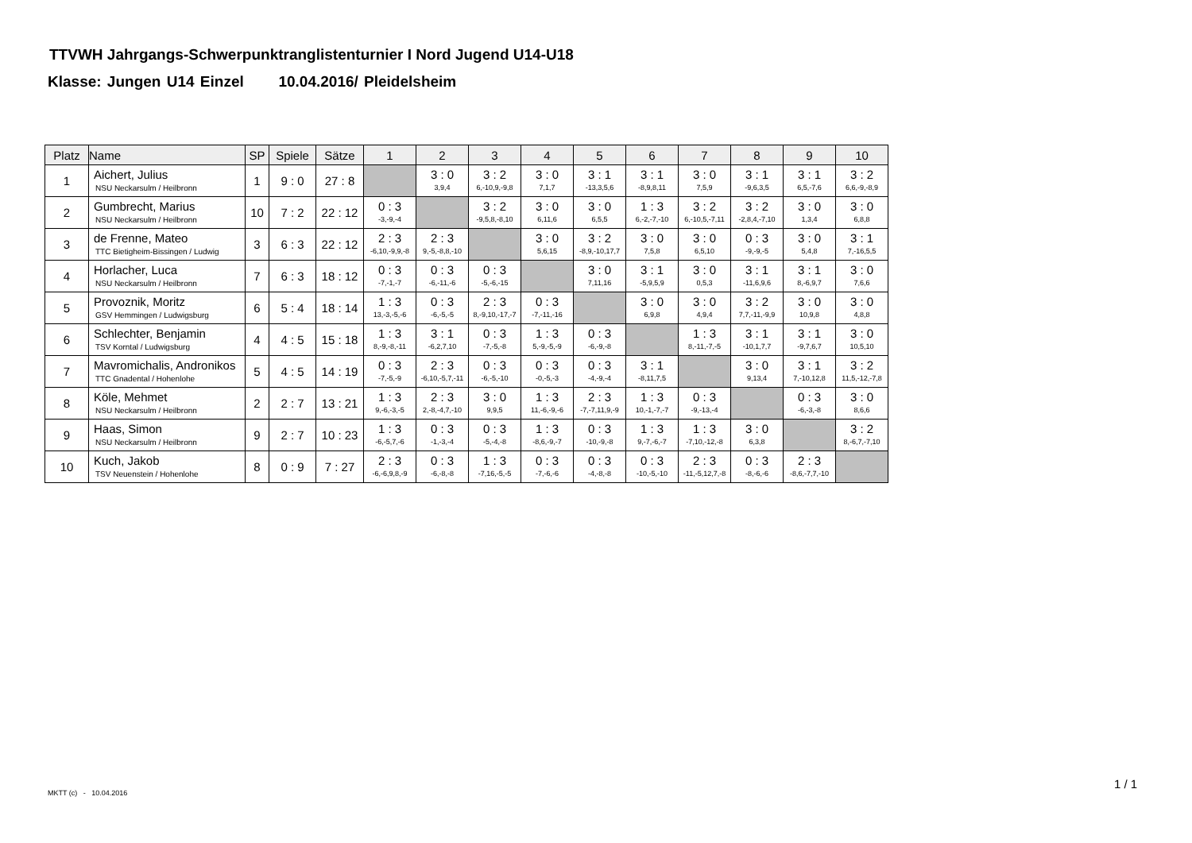TTVWH Jahrgangs-Schwerpunktranglistenturnier I Nord Jugend U14-U18
Klasse: Jungen U14 Einzel 10.04.2016/ Pleidelsheim
| Platz | Name | SP | Spiele | Sätze | 1 | 2 | 3 | 4 | 5 | 6 | 7 | 8 | 9 | 10 |
| --- | --- | --- | --- | --- | --- | --- | --- | --- | --- | --- | --- | --- | --- | --- |
| 1 | Aichert, Julius NSU Neckarsulm / Heilbronn | 1 | 9 : 0 | 27 : 8 | | 3 : 0 3,9,4 | 3 : 2 6,-10,9,-9,8 | 3 : 0 7,1,7 | 3 : 1 -13,3,5,6 | 3 : 1 -8,9,8,11 | 3 : 0 7,5,9 | 3 : 1 -9,6,3,5 | 3 : 1 6,5,-7,6 | 3 : 2 6,6,-9,-8,9 |
| 2 | Gumbrecht, Marius NSU Neckarsulm / Heilbronn | 10 | 7 : 2 | 22 : 12 | 0 : 3 -3,-9,-4 | | 3 : 2 -9,5,8,-8,10 | 3 : 0 6,11,6 | 3 : 0 6,5,5 | 1 : 3 6,-2,-7,-10 | 3 : 2 6,-10,5,-7,11 | 3 : 2 -2,8,4,-7,10 | 3 : 0 1,3,4 | 3 : 0 6,8,8 |
| 3 | de Frenne, Mateo TTC Bietigheim-Bissingen / Ludwig | 3 | 6 : 3 | 22 : 12 | 2 : 3 -6,10,-9,9,-8 | 2 : 3 9,-5,-8,8,-10 | | 3 : 0 5,6,15 | 3 : 2 -8,9,-10,17,7 | 3 : 0 7,5,8 | 3 : 0 6,5,10 | 0 : 3 -9,-9,-5 | 3 : 0 5,4,8 | 3 : 1 7,-16,5,5 |
| 4 | Horlacher, Luca NSU Neckarsulm / Heilbronn | 7 | 6 : 3 | 18 : 12 | 0 : 3 -7,-1,-7 | 0 : 3 -6,-11,-6 | 0 : 3 -5,-6,-15 | | 3 : 0 7,11,16 | 3 : 1 -5,9,5,9 | 3 : 0 0,5,3 | 3 : 1 -11,6,9,6 | 3 : 1 8,-6,9,7 | 3 : 0 7,6,6 |
| 5 | Provoznik, Moritz GSV Hemmingen / Ludwigsburg | 6 | 5 : 4 | 18 : 14 | 1 : 3 13,-3,-5,-6 | 0 : 3 -6,-5,-5 | 2 : 3 8,-9,10,-17,-7 | 0 : 3 -7,-11,-16 | | 3 : 0 6,9,8 | 3 : 0 4,9,4 | 3 : 2 7,7,-11,-9,9 | 3 : 0 10,9,8 | 3 : 0 4,8,8 |
| 6 | Schlechter, Benjamin TSV Korntal / Ludwigsburg | 4 | 4 : 5 | 15 : 18 | 1 : 3 8,-9,-8,-11 | 3 : 1 -6,2,7,10 | 0 : 3 -7,-5,-8 | 1 : 3 5,-9,-5,-9 | 0 : 3 -6,-9,-8 | | 1 : 3 8,-11,-7,-5 | 3 : 1 -10,1,7,7 | 3 : 1 -9,7,6,7 | 3 : 0 10,5,10 |
| 7 | Mavromichalis, Andronikos TTC Gnadental / Hohenlohe | 5 | 4 : 5 | 14 : 19 | 0 : 3 -7,-5,-9 | 2 : 3 -6,10,-5,7,-11 | 0 : 3 -6,-5,-10 | 0 : 3 -0,-5,-3 | 0 : 3 -4,-9,-4 | 3 : 1 -8,11,7,5 | | 3 : 0 9,13,4 | 3 : 1 7,-10,12,8 | 3 : 2 11,5,-12,-7,8 |
| 8 | Köle, Mehmet NSU Neckarsulm / Heilbronn | 2 | 2 : 7 | 13 : 21 | 1 : 3 9,-6,-3,-5 | 2 : 3 2,-8,-4,7,-10 | 3 : 0 9,9,5 | 1 : 3 11,-6,-9,-6 | 2 : 3 -7,-7,11,9,-9 | 1 : 3 10,-1,-7,-7 | 0 : 3 -9,-13,-4 | | 0 : 3 -6,-3,-8 | 3 : 0 8,6,6 |
| 9 | Haas, Simon NSU Neckarsulm / Heilbronn | 9 | 2 : 7 | 10 : 23 | 1 : 3 -6,-5,7,-6 | 0 : 3 -1,-3,-4 | 0 : 3 -5,-4,-8 | 1 : 3 -8,6,-9,-7 | 0 : 3 -10,-9,-8 | 1 : 3 9,-7,-6,-7 | 1 : 3 -7,10,-12,-8 | 3 : 0 6,3,8 | | 3 : 2 8,-6,7,-7,10 |
| 10 | Kuch, Jakob TSV Neuenstein / Hohenlohe | 8 | 0 : 9 | 7 : 27 | 2 : 3 -6,-6,9,8,-9 | 0 : 3 -6,-8,-8 | 1 : 3 -7,16,-5,-5 | 0 : 3 -7,-6,-6 | 0 : 3 -4,-8,-8 | 0 : 3 -10,-5,-10 | 2 : 3 -11,-5,12,7,-8 | 0 : 3 -8,-6,-6 | 2 : 3 -8,6,-7,7,-10 | |
MKTT (c) - 10.04.2016
1 / 1